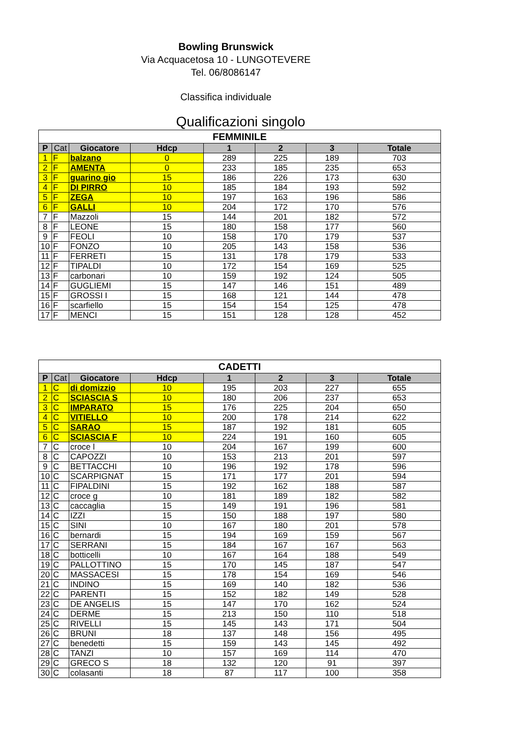Bowling Brunswick
Via Acquacetosa 10 - LUNGOTEVERE
Tel. 06/8086147
Classifica individuale
Qualificazioni singolo
| FEMMINILE | | | | | | | |
| --- | --- | --- | --- | --- | --- | --- | --- |
| P | Cat | Giocatore | Hdcp | 1 | 2 | 3 | Totale |
| 1 | F | balzano | 0 | 289 | 225 | 189 | 703 |
| 2 | F | AMENTA | 0 | 233 | 185 | 235 | 653 |
| 3 | F | guarino gio | 15 | 186 | 226 | 173 | 630 |
| 4 | F | DI PIRRO | 10 | 185 | 184 | 193 | 592 |
| 5 | F | ZEGA | 10 | 197 | 163 | 196 | 586 |
| 6 | F | GALLI | 10 | 204 | 172 | 170 | 576 |
| 7 | F | Mazzoli | 15 | 144 | 201 | 182 | 572 |
| 8 | F | LEONE | 15 | 180 | 158 | 177 | 560 |
| 9 | F | FEOLI | 10 | 158 | 170 | 179 | 537 |
| 10 | F | FONZO | 10 | 205 | 143 | 158 | 536 |
| 11 | F | FERRETI | 15 | 131 | 178 | 179 | 533 |
| 12 | F | TIPALDI | 10 | 172 | 154 | 169 | 525 |
| 13 | F | carbonari | 10 | 159 | 192 | 124 | 505 |
| 14 | F | GUGLIEMI | 15 | 147 | 146 | 151 | 489 |
| 15 | F | GROSSI I | 15 | 168 | 121 | 144 | 478 |
| 16 | F | scarfiello | 15 | 154 | 154 | 125 | 478 |
| 17 | F | MENCI | 15 | 151 | 128 | 128 | 452 |
| CADETTI | | | | | | | |
| --- | --- | --- | --- | --- | --- | --- | --- |
| P | Cat | Giocatore | Hdcp | 1 | 2 | 3 | Totale |
| 1 | C | di domizzio | 10 | 195 | 203 | 227 | 655 |
| 2 | C | SCIASCIA S | 10 | 180 | 206 | 237 | 653 |
| 3 | C | IMPARATO | 15 | 176 | 225 | 204 | 650 |
| 4 | C | VITIELLO | 10 | 200 | 178 | 214 | 622 |
| 5 | C | SARAO | 15 | 187 | 192 | 181 | 605 |
| 6 | C | SCIASCIA F | 10 | 224 | 191 | 160 | 605 |
| 7 | C | croce l | 10 | 204 | 167 | 199 | 600 |
| 8 | C | CAPOZZI | 10 | 153 | 213 | 201 | 597 |
| 9 | C | BETTACCHI | 10 | 196 | 192 | 178 | 596 |
| 10 | C | SCARPIGNAT | 15 | 171 | 177 | 201 | 594 |
| 11 | C | FIPALDINI | 15 | 192 | 162 | 188 | 587 |
| 12 | C | croce g | 10 | 181 | 189 | 182 | 582 |
| 13 | C | caccaglia | 15 | 149 | 191 | 196 | 581 |
| 14 | C | IZZI | 15 | 150 | 188 | 197 | 580 |
| 15 | C | SINI | 10 | 167 | 180 | 201 | 578 |
| 16 | C | bernardi | 15 | 194 | 169 | 159 | 567 |
| 17 | C | SERRANI | 15 | 184 | 167 | 167 | 563 |
| 18 | C | botticelli | 10 | 167 | 164 | 188 | 549 |
| 19 | C | PALLOTTINO | 15 | 170 | 145 | 187 | 547 |
| 20 | C | MASSACESI | 15 | 178 | 154 | 169 | 546 |
| 21 | C | INDINO | 15 | 169 | 140 | 182 | 536 |
| 22 | C | PARENTI | 15 | 152 | 182 | 149 | 528 |
| 23 | C | DE ANGELIS | 15 | 147 | 170 | 162 | 524 |
| 24 | C | DERME | 15 | 213 | 150 | 110 | 518 |
| 25 | C | RIVELLI | 15 | 145 | 143 | 171 | 504 |
| 26 | C | BRUNI | 18 | 137 | 148 | 156 | 495 |
| 27 | C | benedetti | 15 | 159 | 143 | 145 | 492 |
| 28 | C | TANZI | 10 | 157 | 169 | 114 | 470 |
| 29 | C | GRECO S | 18 | 132 | 120 | 91 | 397 |
| 30 | C | colasanti | 18 | 87 | 117 | 100 | 358 |